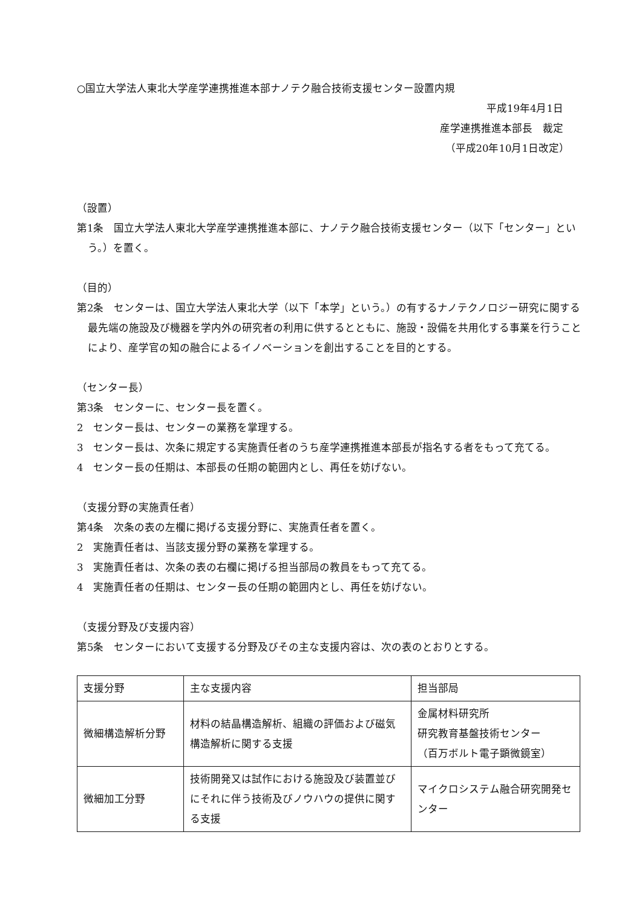○国立大学法人東北大学産学連携推進本部ナノテク融合技術支援センター設置内規
平成19年4月1日
産学連携推進本部長　裁定
（平成20年10月1日改定）
（設置）
第1条　国立大学法人東北大学産学連携推進本部に、ナノテク融合技術支援センター（以下「センター」という。）を置く。
（目的）
第2条　センターは、国立大学法人東北大学（以下「本学」という。）の有するナノテクノロジー研究に関する最先端の施設及び機器を学内外の研究者の利用に供するとともに、施設・設備を共用化する事業を行うことにより、産学官の知の融合によるイノベーションを創出することを目的とする。
（センター長）
第3条　センターに、センター長を置く。
2　センター長は、センターの業務を掌理する。
3　センター長は、次条に規定する実施責任者のうち産学連携推進本部長が指名する者をもって充てる。
4　センター長の任期は、本部長の任期の範囲内とし、再任を妨げない。
（支援分野の実施責任者）
第4条　次条の表の左欄に掲げる支援分野に、実施責任者を置く。
2　実施責任者は、当該支援分野の業務を掌理する。
3　実施責任者は、次条の表の右欄に掲げる担当部局の教員をもって充てる。
4　実施責任者の任期は、センター長の任期の範囲内とし、再任を妨げない。
（支援分野及び支援内容）
第5条　センターにおいて支援する分野及びその主な支援内容は、次の表のとおりとする。
| 支援分野 | 主な支援内容 | 担当部局 |
| 微細構造解析分野 | 材料の結晶構造解析、組織の評価および磁気構造解析に関する支援 | 金属材料研究所 研究教育基盤技術センター （百万ボルト電子顕微鏡室） |
| 微細加工分野 | 技術開発又は試作における施設及び装置並びにそれに伴う技術及びノウハウの提供に関する支援 | マイクロシステム融合研究開発センター |